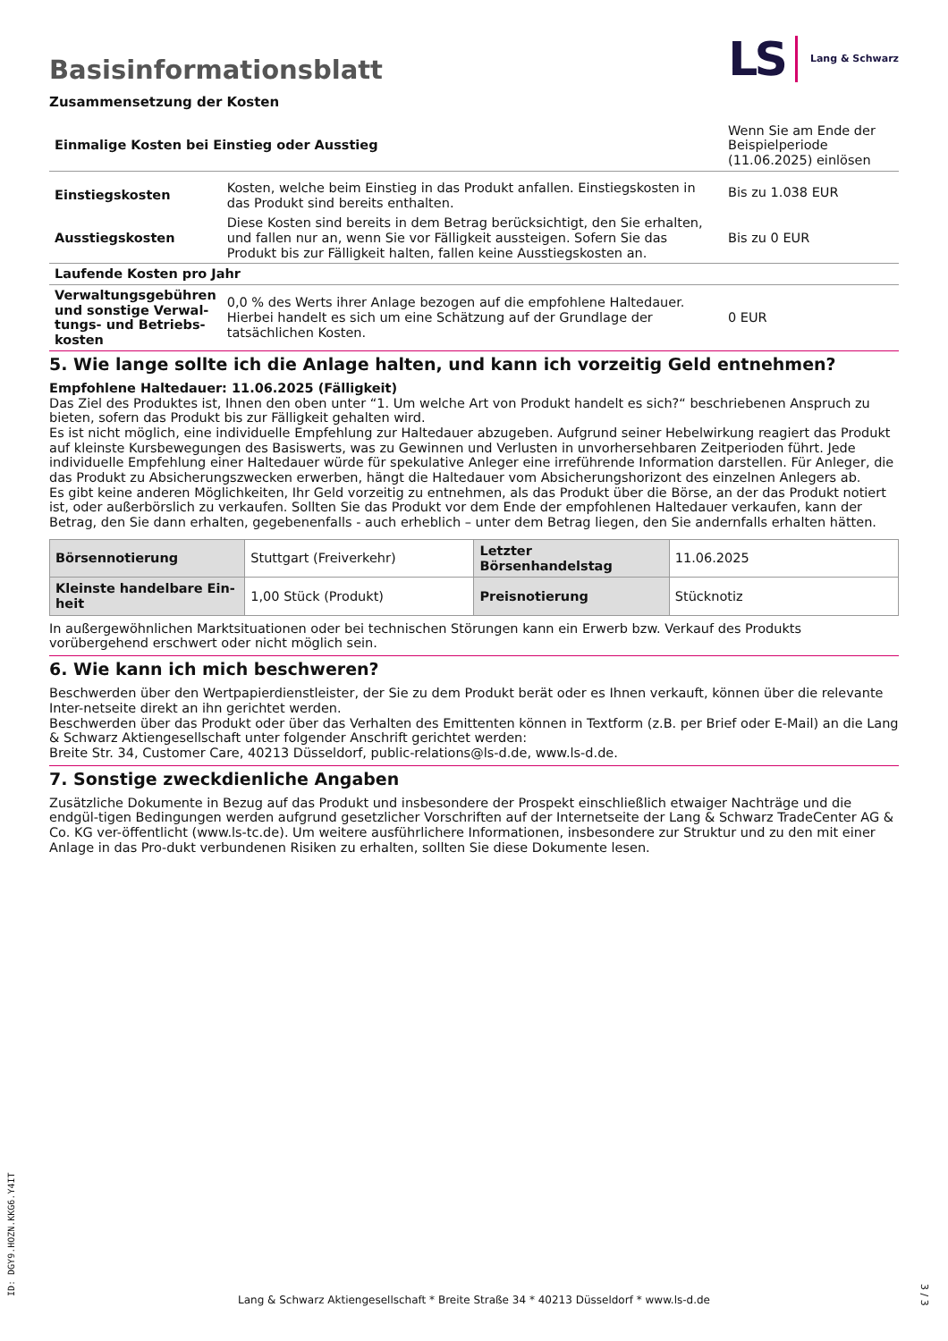LS Lang & Schwarz
Basisinformationsblatt
Zusammensetzung der Kosten
| Einmalige Kosten bei Einstieg oder Ausstieg | | Wenn Sie am Ende der Beispielperiode (11.06.2025) einlösen |
| Einstiegskosten | Kosten, welche beim Einstieg in das Produkt anfallen. Einstiegskosten in das Produkt sind bereits enthalten. | Bis zu 1.038 EUR |
| Ausstiegskosten | Diese Kosten sind bereits in dem Betrag berücksichtigt, den Sie erhalten, und fallen nur an, wenn Sie vor Fälligkeit aussteigen. Sofern Sie das Produkt bis zur Fälligkeit halten, fallen keine Ausstiegskosten an. | Bis zu 0 EUR |
| Laufende Kosten pro Jahr | | |
| Verwaltungsgebühren und sonstige Verwal-tungs- und Betriebs-kosten | 0,0 % des Werts ihrer Anlage bezogen auf die empfohlene Haltedauer. Hierbei handelt es sich um eine Schätzung auf der Grundlage der tatsächlichen Kosten. | 0 EUR |
5. Wie lange sollte ich die Anlage halten, und kann ich vorzeitig Geld entnehmen?
Empfohlene Haltedauer: 11.06.2025 (Fälligkeit)
Das Ziel des Produktes ist, Ihnen den oben unter “1. Um welche Art von Produkt handelt es sich?“ beschriebenen Anspruch zu bieten, sofern das Produkt bis zur Fälligkeit gehalten wird.
Es ist nicht möglich, eine individuelle Empfehlung zur Haltedauer abzugeben. Aufgrund seiner Hebelwirkung reagiert das Produkt auf kleinste Kursbewegungen des Basiswerts, was zu Gewinnen und Verlusten in unvorhersehbaren Zeitperioden führt. Jede individuelle Empfehlung einer Haltedauer würde für spekulative Anleger eine irreführende Information darstellen. Für Anleger, die das Produkt zu Absicherungszwecken erwerben, hängt die Haltedauer vom Absicherungshorizont des einzelnen Anlegers ab.
Es gibt keine anderen Möglichkeiten, Ihr Geld vorzeitig zu entnehmen, als das Produkt über die Börse, an der das Produkt notiert ist, oder außerbörslich zu verkaufen. Sollten Sie das Produkt vor dem Ende der empfohlenen Haltedauer verkaufen, kann der Betrag, den Sie dann erhalten, gegebenenfalls - auch erheblich – unter dem Betrag liegen, den Sie andernfalls erhalten hätten.
| Börsennotierung | Stuttgart (Freiverkehr) | Letzter Börsenhandelstag | 11.06.2025 |
| Kleinste handelbare Ein-heit | 1,00 Stück (Produkt) | Preisnotierung | Stücknotiz |
In außergewöhnlichen Marktsituationen oder bei technischen Störungen kann ein Erwerb bzw. Verkauf des Produkts vorübergehend erschwert oder nicht möglich sein.
6. Wie kann ich mich beschweren?
Beschwerden über den Wertpapierdienstleister, der Sie zu dem Produkt berät oder es Ihnen verkauft, können über die relevante Inter-netseite direkt an ihn gerichtet werden.
Beschwerden über das Produkt oder über das Verhalten des Emittenten können in Textform (z.B. per Brief oder E-Mail) an die Lang & Schwarz Aktiengesellschaft unter folgender Anschrift gerichtet werden:
Breite Str. 34, Customer Care, 40213 Düsseldorf, public-relations@ls-d.de, www.ls-d.de.
7. Sonstige zweckdienliche Angaben
Zusätzliche Dokumente in Bezug auf das Produkt und insbesondere der Prospekt einschließlich etwaiger Nachträge und die endgül-tigen Bedingungen werden aufgrund gesetzlicher Vorschriften auf der Internetseite der Lang & Schwarz TradeCenter AG & Co. KG ver-öffentlicht (www.ls-tc.de). Um weitere ausführlichere Informationen, insbesondere zur Struktur und zu den mit einer Anlage in das Pro-dukt verbundenen Risiken zu erhalten, sollten Sie diese Dokumente lesen.
ID: DGY9.HOZN.KKG6.Y4IT
Lang & Schwarz Aktiengesellschaft * Breite Straße 34 * 40213 Düsseldorf * www.ls-d.de 3 / 3